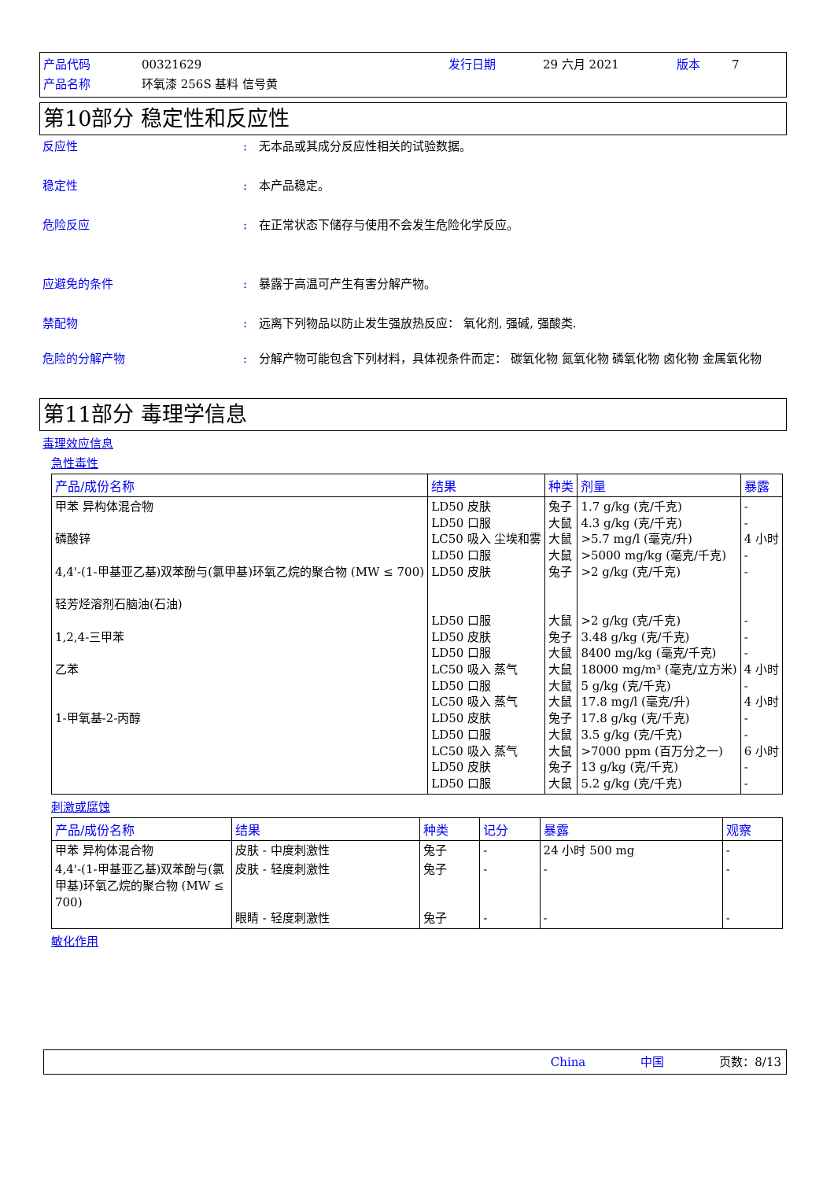产品代码 00321629 发行日期 29 六月 2021 版本 7 产品名称 环氧漆 256S 基料 信号黄
第10部分 稳定性和反应性
反应性: 无本品或其成分反应性相关的试验数据。
稳定性: 本产品稳定。
危险反应: 在正常状态下储存与使用不会发生危险化学反应。
应避免的条件: 暴露于高温可产生有害分解产物。
禁配物: 远离下列物品以防止发生强放热反应： 氧化剂, 强碱, 强酸类.
危险的分解产物: 分解产物可能包含下列材料，具体视条件而定： 碳氧化物 氮氧化物 磷氧化物 卤化物 金属氧化物
第11部分 毒理学信息
毒理效应信息
急性毒性
| 产品/成份名称 | 结果 | 种类 | 剂量 | 暴露 |
| --- | --- | --- | --- | --- |
| 甲苯 异构体混合物 磷酸锌 4,4'-(1-甲基亚乙基)双苯酚与(氯甲基)环氧乙烷的聚合物 (MW ≤ 700) 轻芳烃溶剂石脑油(石油) 1,2,4-三甲苯 乙苯 1-甲氧基-2-丙醇 | LD50 皮肤 LD50 口服 LC50 吸入 尘埃和雾 LD50 口服 LD50 皮肤 LD50 口服 LD50 皮肤 LD50 口服 LC50 吸入 蒸气 LD50 口服 LC50 吸入 蒸气 LD50 皮肤 LD50 口服 LC50 吸入 蒸气 LD50 皮肤 LD50 口服 | 兔子 大鼠 大鼠 大鼠 兔子 大鼠 兔子 大鼠 大鼠 大鼠 大鼠 兔子 大鼠 大鼠 兔子 大鼠 | 1.7 g/kg (克/千克) 4.3 g/kg (克/千克) >5.7 mg/l (毫克/升) >5000 mg/kg (毫克/千克) >2 g/kg (克/千克) >2 g/kg (克/千克) 3.48 g/kg (克/千克) 8400 mg/kg (毫克/千克) 18000 mg/m³ (毫克/立方米) 5 g/kg (克/千克) 17.8 mg/l (毫克/升) 17.8 g/kg (克/千克) 3.5 g/kg (克/千克) >7000 ppm (百万分之一) 13 g/kg (克/千克) 5.2 g/kg (克/千克) | - - 4 小时 - - - - - 4 小时 - 4 小时 - - 6 小时 - - |
刺激或腐蚀
| 产品/成份名称 | 结果 | 种类 | 记分 | 暴露 | 观察 |
| --- | --- | --- | --- | --- | --- |
| 甲苯 异构体混合物 | 皮肤 - 中度刺激性 | 兔子 | - | 24 小时 500 mg | - |
| 4,4'-(1-甲基亚乙基)双苯酚与(氯甲基)环氧乙烷的聚合物 (MW ≤ 700) | 皮肤 - 轻度刺激性 眼睛 - 轻度刺激性 | 兔子 兔子 | - - | - - | - - |
敏化作用
China 中国 页数：8/13